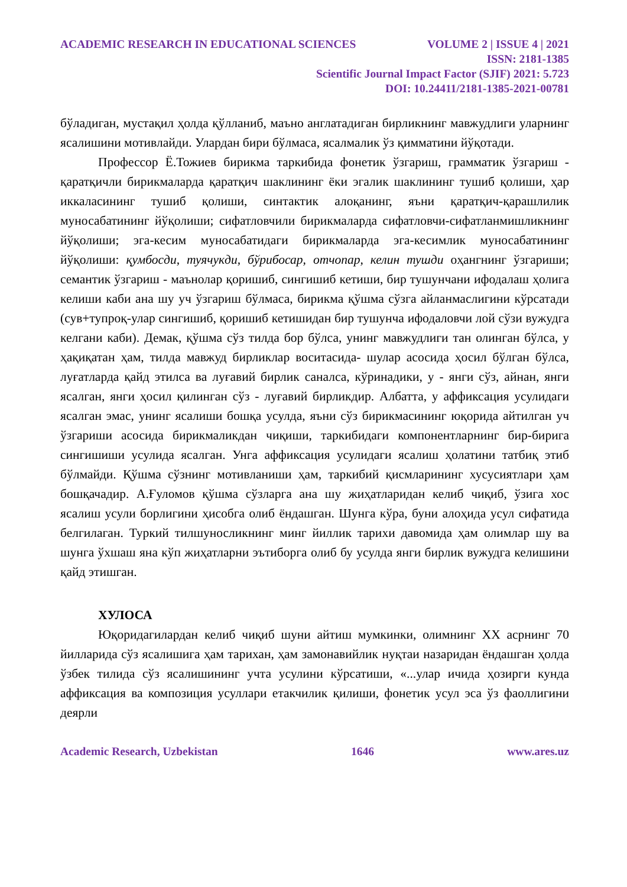ACADEMIC RESEARCH IN EDUCATIONAL SCIENCES VOLUME 2 | ISSUE 4 | 2021
ISSN: 2181-1385
Scientific Journal Impact Factor (SJIF) 2021: 5.723
DOI: 10.24411/2181-1385-2021-00781
бўладиган, мустақил ҳолда қўлланиб, маъно англатадиган бирликнинг мавжудлиги уларнинг ясалишини мотивлайди. Улардан бири бўлмаса, ясалмалик ўз қимматини йўқотади.
Профессор Ё.Тожиев бирикма таркибида фонетик ўзгариш, грамматик ўзгариш - қаратқичли бирикмаларда қаратқич шаклининг ёки эгалик шаклининг тушиб қолиши, ҳар иккаласининг тушиб қолиши, синтактик алоқанинг, яъни қаратқич-қарашлилик муносабатининг йўқолиши; сифатловчили бирикмаларда сифатловчи-сифатланмишликнинг йўқолиши; эга-кесим муносабатидаги бирикмаларда эга-кесимлик муносабатининг йўқолиши: қумбосди, туячукди, бўрибосар, отчопар, келин тушди оҳангнинг ўзгариши; семантик ўзгариш - маънолар қоришиб, сингишиб кетиши, бир тушунчани ифодалаш ҳолига келиши каби ана шу уч ўзгариш бўлмаса, бирикма қўшма сўзга айланмаслигини кўрсатади (сув+тупроқ-улар сингишиб, қоришиб кетишидан бир тушунча ифодаловчи лой сўзи вужудга келгани каби). Демак, қўшма сўз тилда бор бўлса, унинг мавжудлиги тан олинган бўлса, у ҳақиқатан ҳам, тилда мавжуд бирликлар воситасида- шулар асосида ҳосил бўлган бўлса, луғатларда қайд этилса ва луғавий бирлик саналса, кўринадики, у - янги сўз, айнан, янги ясалган, янги ҳосил қилинган сўз - луғавий бирликдир. Албатта, у аффиксация усулидаги ясалган эмас, унинг ясалиши бошқа усулда, яъни сўз бирикмасининг юқорида айтилган уч ўзгариши асосида бирикмаликдан чиқиши, таркибидаги компонентларнинг бир-бирига сингишиши усулида ясалган. Унга аффиксация усулидаги ясалиш ҳолатини татбиқ этиб бўлмайди. Қўшма сўзнинг мотивланиши ҳам, таркибий қисмларининг хусусиятлари ҳам бошқачадир. А.Ғуломов қўшма сўзларга ана шу жиҳатларидан келиб чиқиб, ўзига хос ясалиш усули борлигини ҳисобга олиб ёндашган. Шунга кўра, буни алоҳида усул сифатида белгилаган. Туркий тилшуносликнинг минг йиллик тарихи давомида ҳам олимлар шу ва шунга ўхшаш яна кўп жиҳатларни эътиборга олиб бу усулда янги бирлик вужудга келишини қайд этишган.
ХУЛОСА
Юқоридагилардан келиб чиқиб шуни айтиш мумкинки, олимнинг XX асрнинг 70 йилларида сўз ясалишига ҳам тарихан, ҳам замонавийлик нуқтаи назаридан ёндашган ҳолда ўзбек тилида сўз ясалишининг учта усулини кўрсатиши, «...улар ичида ҳозирги кунда аффиксация ва композиция усуллари етакчилик қилиши, фонетик усул эса ўз фаоллигини деярли
Academic Research, Uzbekistan 1646 www.ares.uz